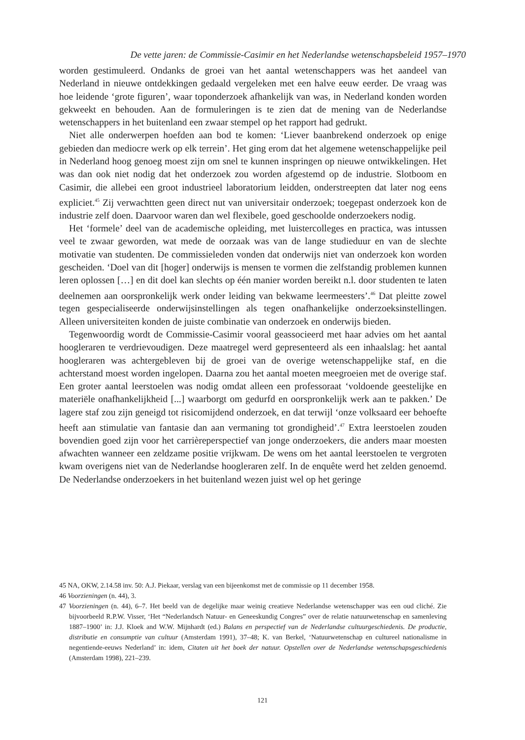De vette jaren: de Commissie-Casimir en het Nederlandse wetenschapsbeleid 1957–1970
worden gestimuleerd. Ondanks de groei van het aantal wetenschappers was het aandeel van Nederland in nieuwe ontdekkingen gedaald vergeleken met een halve eeuw eerder. De vraag was hoe leidende ‘grote figuren’, waar toponderzoek afhankelijk van was, in Nederland konden worden gekweekt en behouden. Aan de formuleringen is te zien dat de mening van de Nederlandse wetenschappers in het buitenland een zwaar stempel op het rapport had gedrukt.
Niet alle onderwerpen hoefden aan bod te komen: ‘Liever baanbrekend onderzoek op enige gebieden dan mediocre werk op elk terrein’. Het ging erom dat het algemene wetenschappelijke peil in Nederland hoog genoeg moest zijn om snel te kunnen inspringen op nieuwe ontwikkelingen. Het was dan ook niet nodig dat het onderzoek zou worden afgestemd op de industrie. Slotboom en Casimir, die allebei een groot industrieel laboratorium leidden, onderstreepten dat later nog eens expliciet.<sup>45</sup> Zij verwachtten geen direct nut van universitair onderzoek; toegepast onderzoek kon de industrie zelf doen. Daarvoor waren dan wel flexibele, goed geschoolde onderzoekers nodig.
Het ‘formele’ deel van de academische opleiding, met luistercolleges en practica, was intussen veel te zwaar geworden, wat mede de oorzaak was van de lange studieduur en van de slechte motivatie van studenten. De commissieleden vonden dat onderwijs niet van onderzoek kon worden gescheiden. ‘Doel van dit [hoger] onderwijs is mensen te vormen die zelfstandig problemen kunnen leren oplossen […] en dit doel kan slechts op één manier worden bereikt n.l. door studenten te laten deelnemen aan oorspronkelijk werk onder leiding van bekwame leermeesters’.<sup>46</sup> Dat pleitte zowel tegen gespecialiseerde onderwijsinstellingen als tegen onafhankelijke onderzoeksinstellingen. Alleen universiteiten konden de juiste combinatie van onderzoek en onderwijs bieden.
Tegenwoordig wordt de Commissie-Casimir vooral geassocieerd met haar advies om het aantal hoogleraren te verdrievoudigen. Deze maatregel werd gepresenteerd als een inhaalslag: het aantal hoogleraren was achtergebleven bij de groei van de overige wetenschappelijke staf, en die achterstand moest worden ingelopen. Daarna zou het aantal moeten meegroeien met de overige staf. Een groter aantal leerstoelen was nodig omdat alleen een professoraat ‘voldoende geestelijke en materiële onafhankelijkheid [...] waarborgt om gedurfd en oorspronkelijk werk aan te pakken.’ De lagere staf zou zijn geneigd tot risicomijdend onderzoek, en dat terwijl ‘onze volksaard eer behoefte heeft aan stimulatie van fantasie dan aan vermaning tot grondigheid’.<sup>47</sup> Extra leerstoelen zouden bovendien goed zijn voor het carrièreperspectief van jonge onderzoekers, die anders maar moesten afwachten wanneer een zeldzame positie vrijkwam. De wens om het aantal leerstoelen te vergroten kwam overigens niet van de Nederlandse hoogleraren zelf. In de enquête werd het zelden genoemd. De Nederlandse onderzoekers in het buitenland wezen juist wel op het geringe
45 NA, OKW, 2.14.58 inv. 50: A.J. Piekaar, verslag van een bijeenkomst met de commissie op 11 december 1958.
46 Voorzieningen (n. 44), 3.
47 Voorzieningen (n. 44), 6–7. Het beeld van de degelijke maar weinig creatieve Nederlandse wetenschapper was een oud cliché. Zie bijvoorbeeld R.P.W. Visser, ‘Het “Nederlandsch Natuur- en Geneeskundig Congres” over de relatie natuurwetenschap en samenleving 1887–1900’ in: J.J. Kloek and W.W. Mijnhardt (ed.) Balans en perspectief van de Nederlandse cultuurgeschiedenis. De productie, distributie en consumptie van cultuur (Amsterdam 1991), 37–48; K. van Berkel, ‘Natuurwetenschap en cultureel nationalisme in negentiende-eeuws Nederland’ in: idem, Citaten uit het boek der natuur. Opstellen over de Nederlandse wetenschapsgeschiedenis (Amsterdam 1998), 221–239.
121